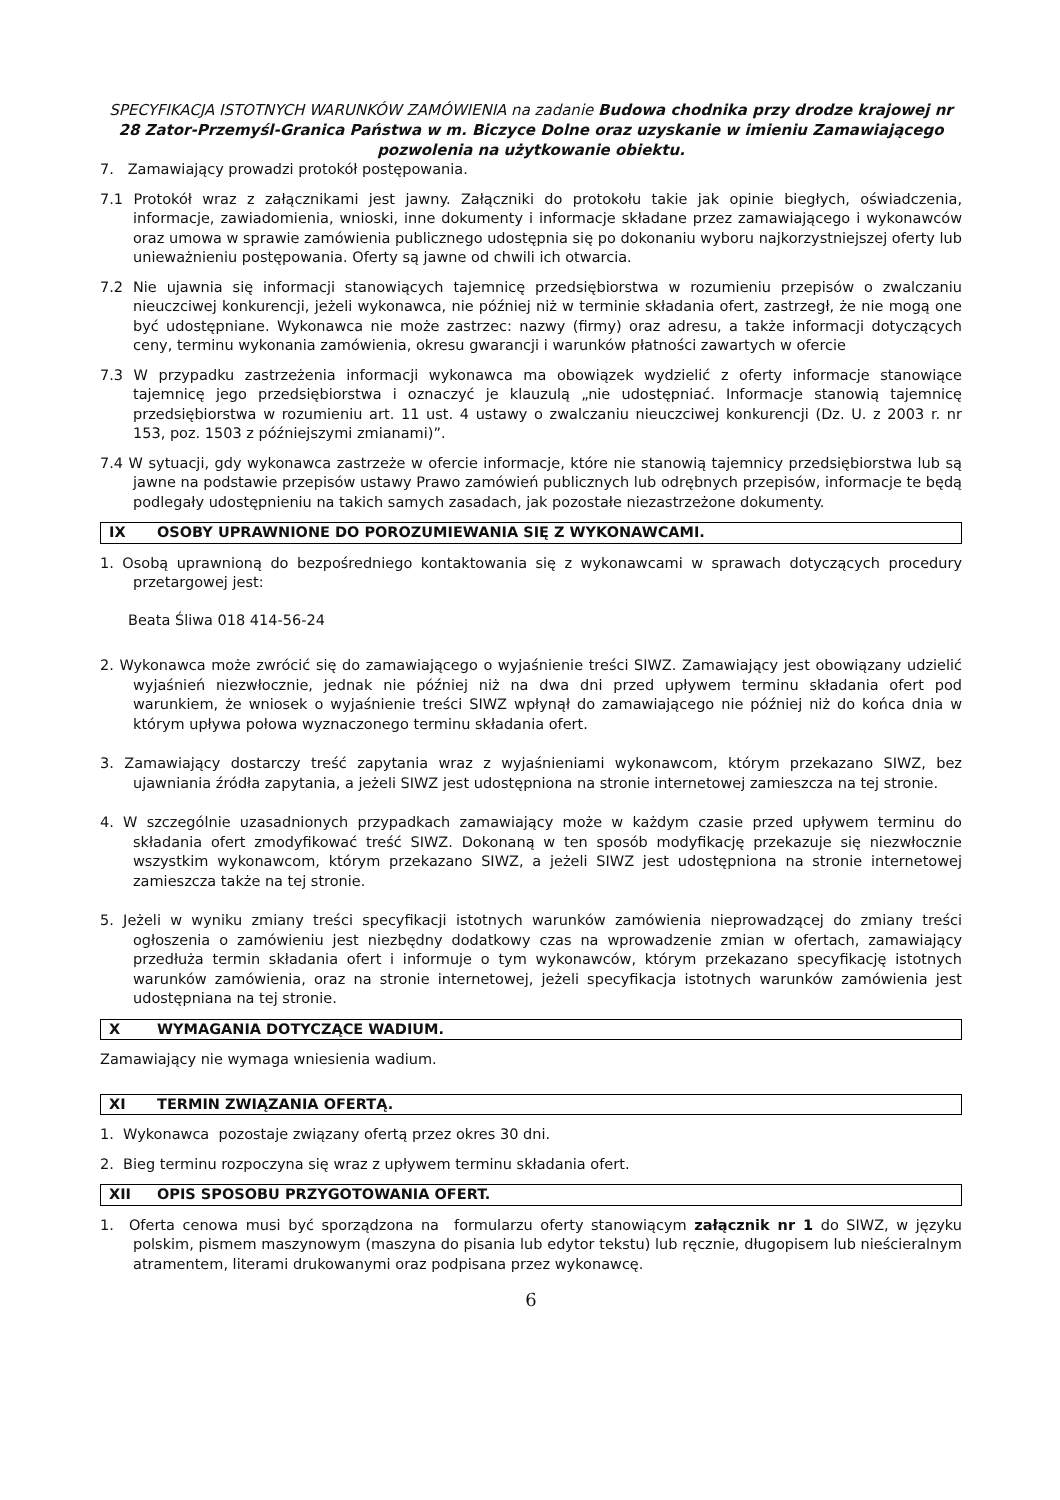SPECYFIKACJA ISTOTNYCH WARUNKÓW ZAMÓWIENIA na zadanie Budowa chodnika przy drodze krajowej nr 28 Zator-Przemyśl-Granica Państwa w m. Biczyce Dolne oraz uzyskanie w imieniu Zamawiającego pozwolenia na użytkowanie obiektu.
7. Zamawiający prowadzi protokół postępowania.
7.1 Protokół wraz z załącznikami jest jawny. Załączniki do protokołu takie jak opinie biegłych, oświadczenia, informacje, zawiadomienia, wnioski, inne dokumenty i informacje składane przez zamawiającego i wykonawców oraz umowa w sprawie zamówienia publicznego udostępnia się po dokonaniu wyboru najkorzystniejszej oferty lub unieważnieniu postępowania. Oferty są jawne od chwili ich otwarcia.
7.2 Nie ujawnia się informacji stanowiących tajemnicę przedsiębiorstwa w rozumieniu przepisów o zwalczaniu nieuczciwej konkurencji, jeżeli wykonawca, nie później niż w terminie składania ofert, zastrzegł, że nie mogą one być udostępniane. Wykonawca nie może zastrzec: nazwy (firmy) oraz adresu, a także informacji dotyczących ceny, terminu wykonania zamówienia, okresu gwarancji i warunków płatności zawartych w ofercie
7.3 W przypadku zastrzeżenia informacji wykonawca ma obowiązek wydzielić z oferty informacje stanowiące tajemnicę jego przedsiębiorstwa i oznaczyć je klauzulą „nie udostępniać. Informacje stanowią tajemnicę przedsiębiorstwa w rozumieniu art. 11 ust. 4 ustawy o zwalczaniu nieuczciwej konkurencji (Dz. U. z 2003 r. nr 153, poz. 1503 z późniejszymi zmianami)”.
7.4 W sytuacji, gdy wykonawca zastrzeże w ofercie informacje, które nie stanowią tajemnicy przedsiębiorstwa lub są jawne na podstawie przepisów ustawy Prawo zamówień publicznych lub odrębnych przepisów, informacje te będą podlegały udostępnieniu na takich samych zasadach, jak pozostałe niezastrzeżone dokumenty.
IX OSOBY UPRAWNIONE DO POROZUMIEWANIA SIĘ Z WYKONAWCAMI.
1. Osobą uprawnioną do bezpośredniego kontaktowania się z wykonawcami w sprawach dotyczących procedury przetargowej jest:
Beata Śliwa 018 414-56-24
2. Wykonawca może zwrócić się do zamawiającego o wyjaśnienie treści SIWZ. Zamawiający jest obowiązany udzielić wyjaśnień niezwłocznie, jednak nie później niż na dwa dni przed upływem terminu składania ofert pod warunkiem, że wniosek o wyjaśnienie treści SIWZ wpłynął do zamawiającego nie później niż do końca dnia w którym upływa połowa wyznaczonego terminu składania ofert.
3. Zamawiający dostarczy treść zapytania wraz z wyjaśnieniami wykonawcom, którym przekazano SIWZ, bez ujawniania źródła zapytania, a jeżeli SIWZ jest udostępniona na stronie internetowej zamieszcza na tej stronie.
4. W szczególnie uzasadnionych przypadkach zamawiający może w każdym czasie przed upływem terminu do składania ofert zmodyfikować treść SIWZ. Dokonaną w ten sposób modyfikację przekazuje się niezwłocznie wszystkim wykonawcom, którym przekazano SIWZ, a jeżeli SIWZ jest udostępniona na stronie internetowej zamieszcza także na tej stronie.
5. Jeżeli w wyniku zmiany treści specyfikacji istotnych warunków zamówienia nieprowadzącej do zmiany treści ogłoszenia o zamówieniu jest niezbędny dodatkowy czas na wprowadzenie zmian w ofertach, zamawiający przedłuża termin składania ofert i informuje o tym wykonawców, którym przekazano specyfikację istotnych warunków zamówienia, oraz na stronie internetowej, jeżeli specyfikacja istotnych warunków zamówienia jest udostępniana na tej stronie.
X WYMAGANIA DOTYCZĄCE WADIUM.
Zamawiający nie wymaga wniesienia wadium.
XI TERMIN ZWIĄZANIA OFERTĄ.
1. Wykonawca pozostaje związany ofertą przez okres 30 dni.
2. Bieg terminu rozpoczyna się wraz z upływem terminu składania ofert.
XII OPIS SPOSOBU PRZYGOTOWANIA OFERT.
1. Oferta cenowa musi być sporządzona na formularzu oferty stanowiącym załącznik nr 1 do SIWZ, w języku polskim, pismem maszynowym (maszyna do pisania lub edytor tekstu) lub ręcznie, długopisem lub nieścieralnym atramentem, literami drukowanymi oraz podpisana przez wykonawcę.
6